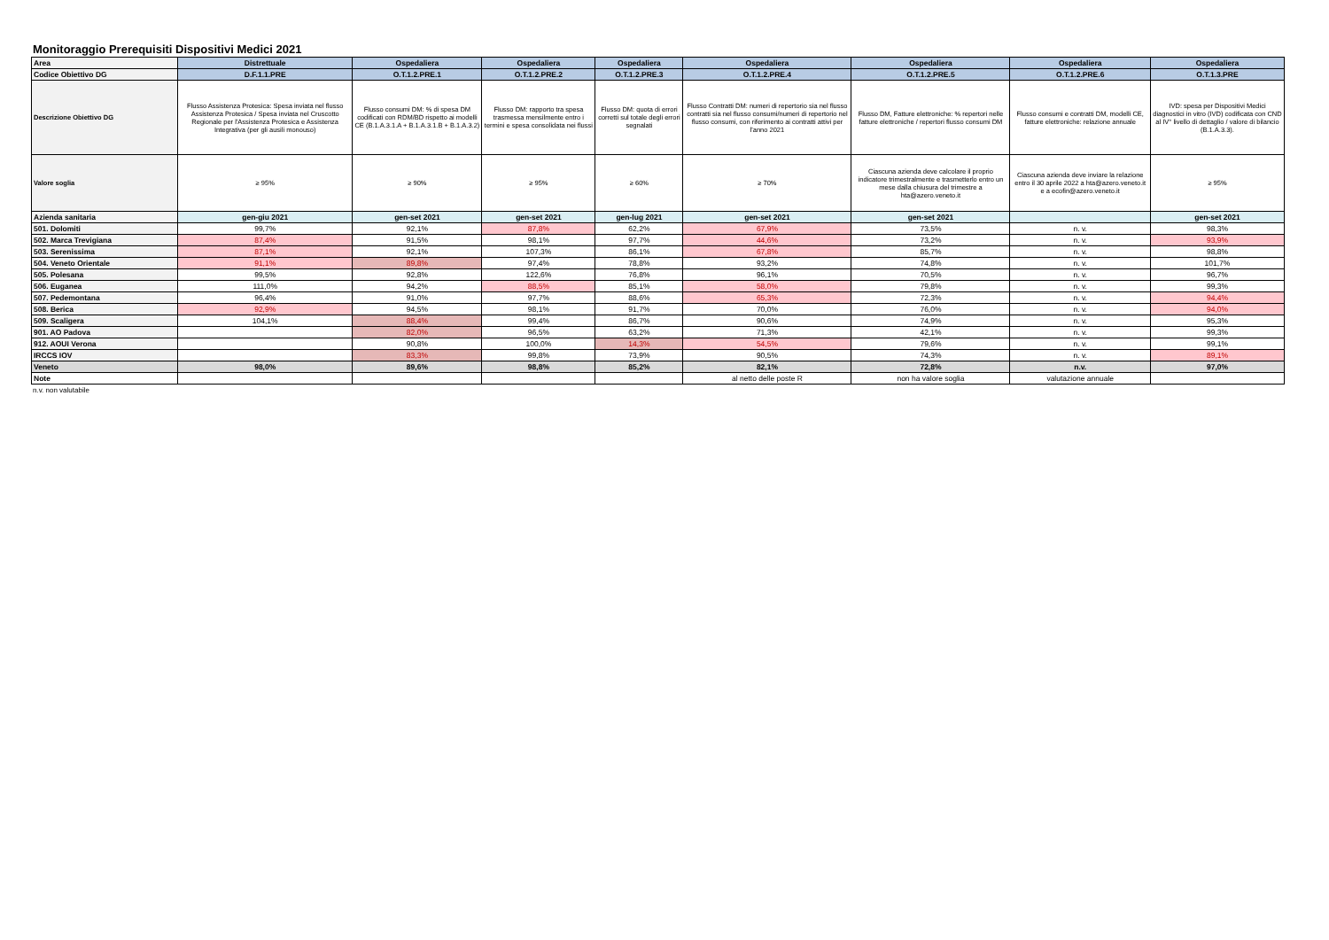Monitoraggio Prerequisiti Dispositivi Medici 2021
| Area | Distrettuale | Ospedaliera | Ospedaliera | Ospedaliera | Ospedaliera | Ospedaliera | Ospedaliera | Ospedaliera |
| Codice Obiettivo DG | D.F.1.1.PRE | O.T.1.2.PRE.1 | O.T.1.2.PRE.2 | O.T.1.2.PRE.3 | O.T.1.2.PRE.4 | O.T.1.2.PRE.5 | O.T.1.2.PRE.6 | O.T.1.3.PRE |
| Descrizione Obiettivo DG | Flusso Assistenza Protesica: Spesa inviata nel flusso Assistenza Protesica / Spesa inviata nel Cruscotto Regionale per l'Assistenza Protesica e Assistenza Integrativa (per gli ausili monouso) | Flusso consumi DM: % di spesa DM codificati con RDM/BD rispetto ai modelli CE (B.1.A.3.1.A + B.1.A.3.1.B + B.1.A.3.2) | Flusso DM: rapporto tra spesa trasmessa mensilmente entro i termini e spesa consolidata nei flussi | Flusso DM: quota di errori corretti sul totale degli errori segnalati | Flusso Contratti DM: numeri di repertorio sia nel flusso contratti sia nel flusso consumi/numeri di repertorio nel flusso consumi, con riferimento ai contratti attivi per l'anno 2021 | Flusso DM, Fatture elettroniche: % repertori nelle fatture elettroniche / repertori flusso consumi DM | Flusso consumi e contratti DM, modelli CE, fatture elettroniche: relazione annuale | IVD: spesa per Dispositivi Medici diagnostici in vitro (IVD) codificata con CND al IV° livello di dettaglio / valore di bilancio (B.1.A.3.3). |
| Valore soglia | ≥ 95% | ≥ 90% | ≥ 95% | ≥ 60% | ≥ 70% | Ciascuna azienda deve calcolare il proprio indicatore trimestralmente e trasmetterlo entro un mese dalla chiusura del trimestre a hta@azero.veneto.it | Ciascuna azienda deve inviare la relazione entro il 30 aprile 2022 a hta@azero.veneto.it e a ecofin@azero.veneto.it | ≥ 95% |
| Azienda sanitaria | gen-giu 2021 | gen-set 2021 | gen-set 2021 | gen-lug 2021 | gen-set 2021 | gen-set 2021 | | gen-set 2021 |
| 501. Dolomiti | 99,7% | 92,1% | 87,8% | 62,2% | 67,9% | 73,5% | n. v. | 98,3% |
| 502. Marca Trevigiana | 87,4% | 91,5% | 98,1% | 97,7% | 44,6% | 73,2% | n. v. | 93,9% |
| 503. Serenissima | 87,1% | 92,1% | 107,3% | 86,1% | 67,8% | 85,7% | n. v. | 98,8% |
| 504. Veneto Orientale | 91,1% | 89,8% | 97,4% | 78,8% | 93,2% | 74,8% | n. v. | 101,7% |
| 505. Polesana | 99,5% | 92,8% | 122,6% | 76,8% | 96,1% | 70,5% | n. v. | 96,7% |
| 506. Euganea | 111,0% | 94,2% | 88,5% | 85,1% | 58,0% | 79,8% | n. v. | 99,3% |
| 507. Pedemontana | 96,4% | 91,0% | 97,7% | 88,6% | 65,3% | 72,3% | n. v. | 94,4% |
| 508. Berica | 92,9% | 94,5% | 98,1% | 91,7% | 70,0% | 76,0% | n. v. | 94,0% |
| 509. Scaligera | 104,1% | 88,4% | 99,4% | 86,7% | 90,6% | 74,9% | n. v. | 95,3% |
| 901. AO Padova | | 82,0% | 96,5% | 63,2% | 71,3% | 42,1% | n. v. | 99,3% |
| 912. AOUI Verona | | 90,8% | 100,0% | 14,3% | 54,5% | 79,6% | n. v. | 99,1% |
| IRCCS IOV | | 83,3% | 99,8% | 73,9% | 90,5% | 74,3% | n. v. | 89,1% |
| Veneto | 98,0% | 89,6% | 98,8% | 85,2% | 82,1% | 72,8% | n.v. | 97,0% |
| Note | | | | | al netto delle poste R | non ha valore soglia | valutazione annuale | |
n.v. non valutabile